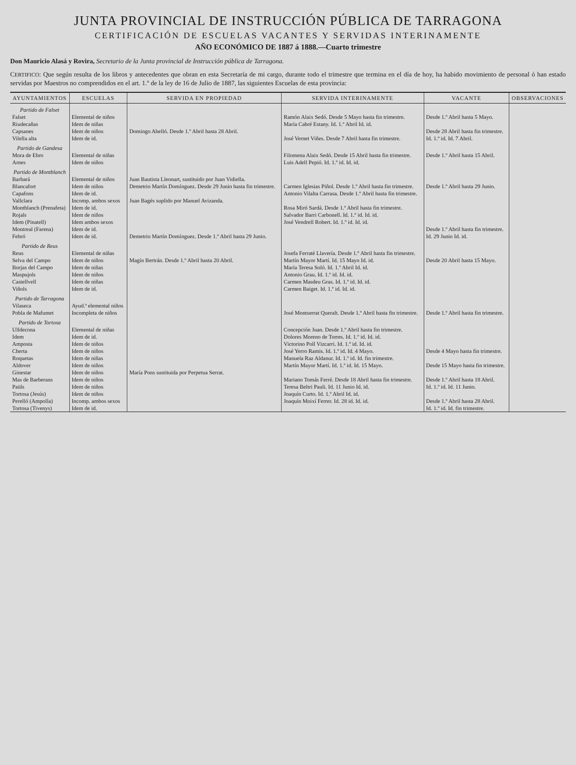JUNTA PROVINCIAL DE INSTRUCCIÓN PÚBLICA DE TARRAGONA
CERTIFICACIÓN DE ESCUELAS VACANTES Y SERVIDAS INTERINAMENTE
AÑO ECONÓMICO DE 1887 á 1888.—Cuarto trimestre
Don Mauricio Alasá y Rovira, Secretario de la Junta provincial de Instrucción pública de Tarragona.
CERTIFICO: Que según resulta de los libros y antecedentes que obran en esta Secretaría de mi cargo, durante todo el trimestre que termina en el día de hoy, ha habido movimiento de personal ó han estado servidas por Maestros no comprendidos en el art. 1.º de la ley de 16 de Julio de 1887, las siguientes Escuelas de esta provincia:
| AYUNTAMIENTOS | ESCUELAS | SERVIDA EN PROPIEDAD | SERVIDA INTERINAMENTE | VACANTE | OBSERVACIONES |
| --- | --- | --- | --- | --- | --- |
| Partido de Falset | | | | | |
| Falset | Elemental de niños | | Ramón Alaix Sedó. Desde 5 Mayo hasta fin trimestre. | Desde 1.º Abril hasta 5 Mayo. | |
| Riudecañas | Idem de niñas | | María Cabré Estany. Id. 1.º Abril Id. id. | | |
| Capsanes | Idem de niños | Domingo Abelló. Desde 1.º Abril hasta 28 Abril. | | Desde 28 Abril hasta fin trimestre. | |
| Vilella alta | Idem de id. | | José Vernet Viñes. Desde 7 Abril hasta fin trimestre. | Id. 1.º id. Id. 7 Abril. | |
| Partido de Gandesa | | | | | |
| Mora de Ebro | Elemental de niñas | | Filomena Alaix Sedó. Desde 15 Abril hasta fin trimestre. | Desde 1.º Abril hasta 15 Abril. | |
| Arnes | Idem de niños | | Luis Adell Pepió. Id. 1.º id. Id. id. | | |
| Partido de Montblanch | | | | | |
| Barbará | Elemental de niños | Juan Bautista Lleonart, sustituido por Juan Vidiella. | | | |
| Blancafort | Idem de niños | Demetrio Martín Domínguez. Desde 29 Junio hasta fin trimestre. | Carmen Iglesias Piñol. Desde 1.º Abril hasta fin trimestre. | Desde 1.º Abril hasta 29 Junio. | |
| Capafons | Idem de id. | | Antonio Vilalta Carrasa. Desde 1.º Abril hasta fin trimestre. | | |
| Vallclara | Incomp. ambos sexos | Juan Bagés suplido por Manuel Avizanda. | | | |
| Montblanch (Prenafeta) | Idem de id. | | Rosa Miró Sardá. Desde 1.º Abril hasta fin trimestre. | | |
| Rojals | Idem de niños | | Salvador Barri Carbonell. Id. 1.º id. Id. id. | | |
| Idem (Pinatell) | Idem ambos sexos | | José Vendrell Robert. Id. 1.º id. Id. id. | | |
| Montreal (Farena) | Idem de id. | | | Desde 1.º Abril hasta fin trimestre. | |
| Febró | Idem de id. | Demetrio Martín Domínguez. Desde 1.º Abril hasta 29 Junio. | | Id. 29 Junio Id. id. | |
| Partido de Reus | | | | | |
| Reus | Elemental de niñas | | Josefa Ferraté Llavería. Desde 1.º Abril hasta fin trimestre. | | |
| Selva del Campo | Idem de niños | Magín Bertrán. Desde 1.º Abril hasta 20 Abril. | Martín Mayor Martí. Id. 15 Mayo Id. id. | Desde 20 Abril hasta 15 Mayo. | |
| Borjas del Campo | Idem de niñas | | María Teresa Soló. Id. 1.º Abril Id. id. | | |
| Maspujols | Idem de niños | | Antonio Grau. Id. 1.º id. Id. id. | | |
| Castellvell | Idem de niñas | | Carmen Masdeu Gras. Id. 1.º id. Id. id. | | |
| Viñols | Idem de id. | | Carmen Baiget. Id. 1.º id. Id. id. | | |
| Partido de Tarragona | | | | | |
| Vilaseca | Ayud.ª elemental niños | | | | |
| Pobla de Mafumet | Incompleta de niños | | José Montserrat Queralt. Desde 1.º Abril hasta fin trimestre. | Desde 1.º Abril hasta fin trimestre. | |
| Partido de Tortosa | | | | | |
| Ulldecona | Elemental de niñas | | Concepción Juan. Desde 1.º Abril hasta fin trimestre. | | |
| Idem | Idem de id. | | Dolores Moreno de Torres. Id. 1.º id. Id. id. | | |
| Amposta | Idem de niños | | Victorino Poll Vizcarri. Id. 1.º id. Id. id. | | |
| Cherta | Idem de niños | | José Yerro Ramis. Id. 1.º id. Id. 4 Mayo. | Desde 4 Mayo hasta fin trimestre. | |
| Roquetas | Idem de niñas | | Manuela Raz Aldanur. Id. 1.º id. Id. fin trimestre. | | |
| Aldover | Idem de niños | | Martín Mayor Martí. Id. 1.º id. Id. 15 Mayo. | Desde 15 Mayo hasta fin trimestre. | |
| Ginestar | Idem de niños | María Pons sustituida por Perpetua Serrat. | | | |
| Mas de Barberans | Idem de niños | | Mariano Tomás Ferré. Desde 18 Abril hasta fin trimestre. | Desde 1.º Abril hasta 18 Abril. | |
| Paüls | Idem de niños | | Teresa Beltri Pauli. Id. 11 Junio Id. id. | Id. 1.º id. Id. 11 Junio. | |
| Tortosa (Jesús) | Idem de niños | | Joaquín Curto. Id. 1.º Abril Id. id. | | |
| Perelló (Ampolla) | Incomp. ambos sexos | | Joaquín Moixí Ferrer. Id. 28 id. Id. id. | Desde 1.º Abril hasta 28 Abril. | |
| Tortosa (Tivenys) | Idem de id. | | | Id. 1.º id. Id. fin trimestre. | |